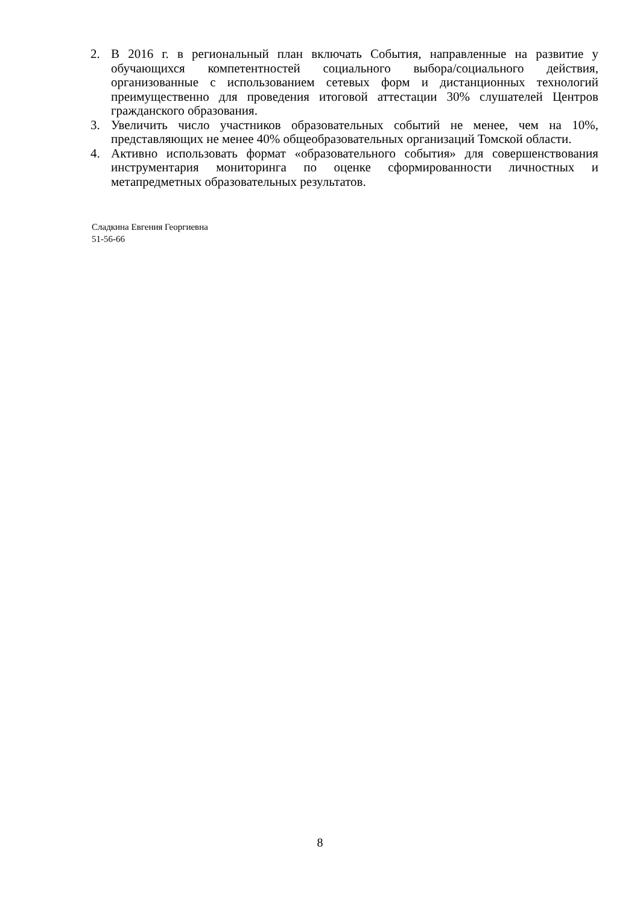2. В 2016 г. в региональный план включать События, направленные на развитие у обучающихся компетентностей социального выбора/социального действия, организованные с использованием сетевых форм и дистанционных технологий преимущественно для проведения итоговой аттестации 30% слушателей Центров гражданского образования.
3. Увеличить число участников образовательных событий не менее, чем на 10%, представляющих не менее 40% общеобразовательных организаций Томской области.
4. Активно использовать формат «образовательного события» для совершенствования инструментария мониторинга по оценке сформированности личностных и метапредметных образовательных результатов.
Сладкина Евгения Георгиевна
51-56-66
8